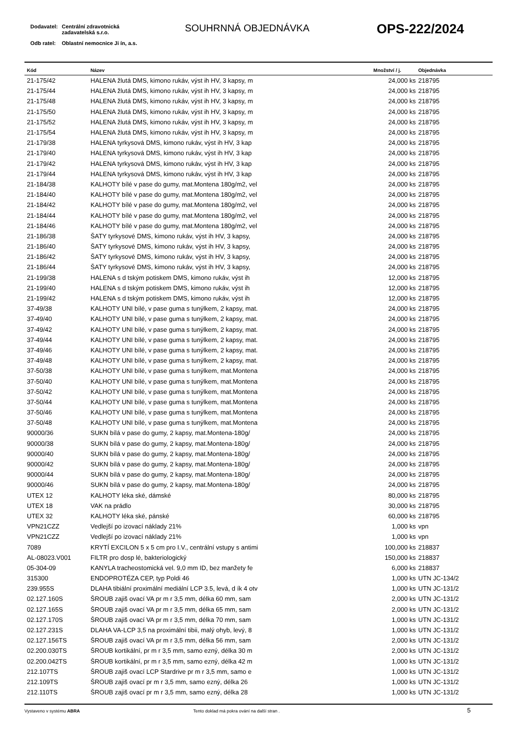| Dodavatel: | Centrální zdravotnická zadavatelská s.r.o. |
| Odb ratel: | Oblastní nemocnice Ji ín, a.s. |
SOUHRNNÁ OBJEDNÁVKA OPS-222/2024
| Kód | Název | Množství / j. | Objednávka |
| --- | --- | --- | --- |
| 21-175/42 | HALENA žlutá DMS, kimono rukáv, výst ih HV, 3 kapsy, m | 24,000 ks | 218795 |
| 21-175/44 | HALENA žlutá DMS, kimono rukáv, výst ih HV, 3 kapsy, m | 24,000 ks | 218795 |
| 21-175/48 | HALENA žlutá DMS, kimono rukáv, výst ih HV, 3 kapsy, m | 24,000 ks | 218795 |
| 21-175/50 | HALENA žlutá DMS, kimono rukáv, výst ih HV, 3 kapsy, m | 24,000 ks | 218795 |
| 21-175/52 | HALENA žlutá DMS, kimono rukáv, výst ih HV, 3 kapsy, m | 24,000 ks | 218795 |
| 21-175/54 | HALENA žlutá DMS, kimono rukáv, výst ih HV, 3 kapsy, m | 24,000 ks | 218795 |
| 21-179/38 | HALENA tyrkysová DMS, kimono rukáv, výst ih HV, 3 kap | 24,000 ks | 218795 |
| 21-179/40 | HALENA tyrkysová DMS, kimono rukáv, výst ih HV, 3 kap | 24,000 ks | 218795 |
| 21-179/42 | HALENA tyrkysová DMS, kimono rukáv, výst ih HV, 3 kap | 24,000 ks | 218795 |
| 21-179/44 | HALENA tyrkysová DMS, kimono rukáv, výst ih HV, 3 kap | 24,000 ks | 218795 |
| 21-184/38 | KALHOTY bílé v pase do gumy, mat.Montena 180g/m2, vel | 24,000 ks | 218795 |
| 21-184/40 | KALHOTY bílé v pase do gumy, mat.Montena 180g/m2, vel | 24,000 ks | 218795 |
| 21-184/42 | KALHOTY bílé v pase do gumy, mat.Montena 180g/m2, vel | 24,000 ks | 218795 |
| 21-184/44 | KALHOTY bílé v pase do gumy, mat.Montena 180g/m2, vel | 24,000 ks | 218795 |
| 21-184/46 | KALHOTY bílé v pase do gumy, mat.Montena 180g/m2, vel | 24,000 ks | 218795 |
| 21-186/38 | ŠATY tyrkysové DMS, kimono rukáv, výst ih HV, 3 kapsy, | 24,000 ks | 218795 |
| 21-186/40 | ŠATY tyrkysové DMS, kimono rukáv, výst ih HV, 3 kapsy, | 24,000 ks | 218795 |
| 21-186/42 | ŠATY tyrkysové DMS, kimono rukáv, výst ih HV, 3 kapsy, | 24,000 ks | 218795 |
| 21-186/44 | ŠATY tyrkysové DMS, kimono rukáv, výst ih HV, 3 kapsy, | 24,000 ks | 218795 |
| 21-199/38 | HALENA s d tským potiskem DMS, kimono rukáv, výst ih | 12,000 ks | 218795 |
| 21-199/40 | HALENA s d tským potiskem DMS, kimono rukáv, výst ih | 12,000 ks | 218795 |
| 21-199/42 | HALENA s d tským potiskem DMS, kimono rukáv, výst ih | 12,000 ks | 218795 |
| 37-49/38 | KALHOTY UNI bílé, v pase guma s tunýlkem, 2 kapsy, mat. | 24,000 ks | 218795 |
| 37-49/40 | KALHOTY UNI bílé, v pase guma s tunýlkem, 2 kapsy, mat. | 24,000 ks | 218795 |
| 37-49/42 | KALHOTY UNI bílé, v pase guma s tunýlkem, 2 kapsy, mat. | 24,000 ks | 218795 |
| 37-49/44 | KALHOTY UNI bílé, v pase guma s tunýlkem, 2 kapsy, mat. | 24,000 ks | 218795 |
| 37-49/46 | KALHOTY UNI bílé, v pase guma s tunýlkem, 2 kapsy, mat. | 24,000 ks | 218795 |
| 37-49/48 | KALHOTY UNI bílé, v pase guma s tunýlkem, 2 kapsy, mat. | 24,000 ks | 218795 |
| 37-50/38 | KALHOTY UNI bílé, v pase guma s tunýlkem, mat.Montena | 24,000 ks | 218795 |
| 37-50/40 | KALHOTY UNI bílé, v pase guma s tunýlkem, mat.Montena | 24,000 ks | 218795 |
| 37-50/42 | KALHOTY UNI bílé, v pase guma s tunýlkem, mat.Montena | 24,000 ks | 218795 |
| 37-50/44 | KALHOTY UNI bílé, v pase guma s tunýlkem, mat.Montena | 24,000 ks | 218795 |
| 37-50/46 | KALHOTY UNI bílé, v pase guma s tunýlkem, mat.Montena | 24,000 ks | 218795 |
| 37-50/48 | KALHOTY UNI bílé, v pase guma s tunýlkem, mat.Montena | 24,000 ks | 218795 |
| 90000/36 | SUKN bílá v pase do gumy, 2 kapsy, mat.Montena-180g/ | 24,000 ks | 218795 |
| 90000/38 | SUKN bílá v pase do gumy, 2 kapsy, mat.Montena-180g/ | 24,000 ks | 218795 |
| 90000/40 | SUKN bílá v pase do gumy, 2 kapsy, mat.Montena-180g/ | 24,000 ks | 218795 |
| 90000/42 | SUKN bílá v pase do gumy, 2 kapsy, mat.Montena-180g/ | 24,000 ks | 218795 |
| 90000/44 | SUKN bílá v pase do gumy, 2 kapsy, mat.Montena-180g/ | 24,000 ks | 218795 |
| 90000/46 | SUKN bílá v pase do gumy, 2 kapsy, mat.Montena-180g/ | 24,000 ks | 218795 |
| UTEX 12 | KALHOTY léka ské, dámské | 80,000 ks | 218795 |
| UTEX 18 | VAK na prádlo | 30,000 ks | 218795 |
| UTEX 32 | KALHOTY léka ské, pánské | 60,000 ks | 218795 |
| VPN21CZZ | Vedlejší po izovací náklady 21% | 1,000 ks | vpn |
| VPN21CZZ | Vedlejší po izovací náklady 21% | 1,000 ks | vpn |
| 7089 | KRYTÍ EXCILON 5 x 5 cm pro I.V., centrální vstupy s antimi | 100,000 ks | 218837 |
| AL-08023.V001 | FILTR pro dosp lé, bakteriologický | 150,000 ks | 218837 |
| 05-304-09 | KANYLA tracheostomická vel. 9,0 mm ID, bez manžety fe | 6,000 ks | 218837 |
| 315300 | ENDOPROTÉZA CEP, typ Poldi 46 | 1,000 ks | UTN JC-134/2 |
| 239.955S | DLAHA tibiální proximální mediální LCP 3.5, levá, d ík 4 otv | 1,000 ks | UTN JC-131/2 |
| 02.127.160S | ŠROUB zajiš ovací VA pr m r 3,5 mm, délka 60 mm, sam | 2,000 ks | UTN JC-131/2 |
| 02.127.165S | ŠROUB zajiš ovací VA pr m r 3,5 mm, délka 65 mm, sam | 2,000 ks | UTN JC-131/2 |
| 02.127.170S | ŠROUB zajiš ovací VA pr m r 3,5 mm, délka 70 mm, sam | 1,000 ks | UTN JC-131/2 |
| 02.127.231S | DLAHA VA-LCP 3,5 na proximální tibii, malý ohyb, levý, 8 | 1,000 ks | UTN JC-131/2 |
| 02.127.156TS | ŠROUB zajiš ovací VA pr m r 3,5 mm, délka 56 mm, sam | 2,000 ks | UTN JC-131/2 |
| 02.200.030TS | ŠROUB kortikální, pr m r 3,5 mm, samo ezný, délka 30 m | 2,000 ks | UTN JC-131/2 |
| 02.200.042TS | ŠROUB kortikální, pr m r 3,5 mm, samo ezný, délka 42 m | 1,000 ks | UTN JC-131/2 |
| 212.107TS | ŠROUB zajiš ovací LCP Stardrive pr m r 3,5 mm, samo e | 1,000 ks | UTN JC-131/2 |
| 212.109TS | ŠROUB zajiš ovací pr m r 3,5 mm, samo ezný, délka 26 | 1,000 ks | UTN JC-131/2 |
| 212.110TS | ŠROUB zajiš ovací pr m r 3,5 mm, samo ezný, délka 28 | 1,000 ks | UTN JC-131/2 |
Vystaveno v systému ABRA Tento doklad má pokra ování na další stran . 5